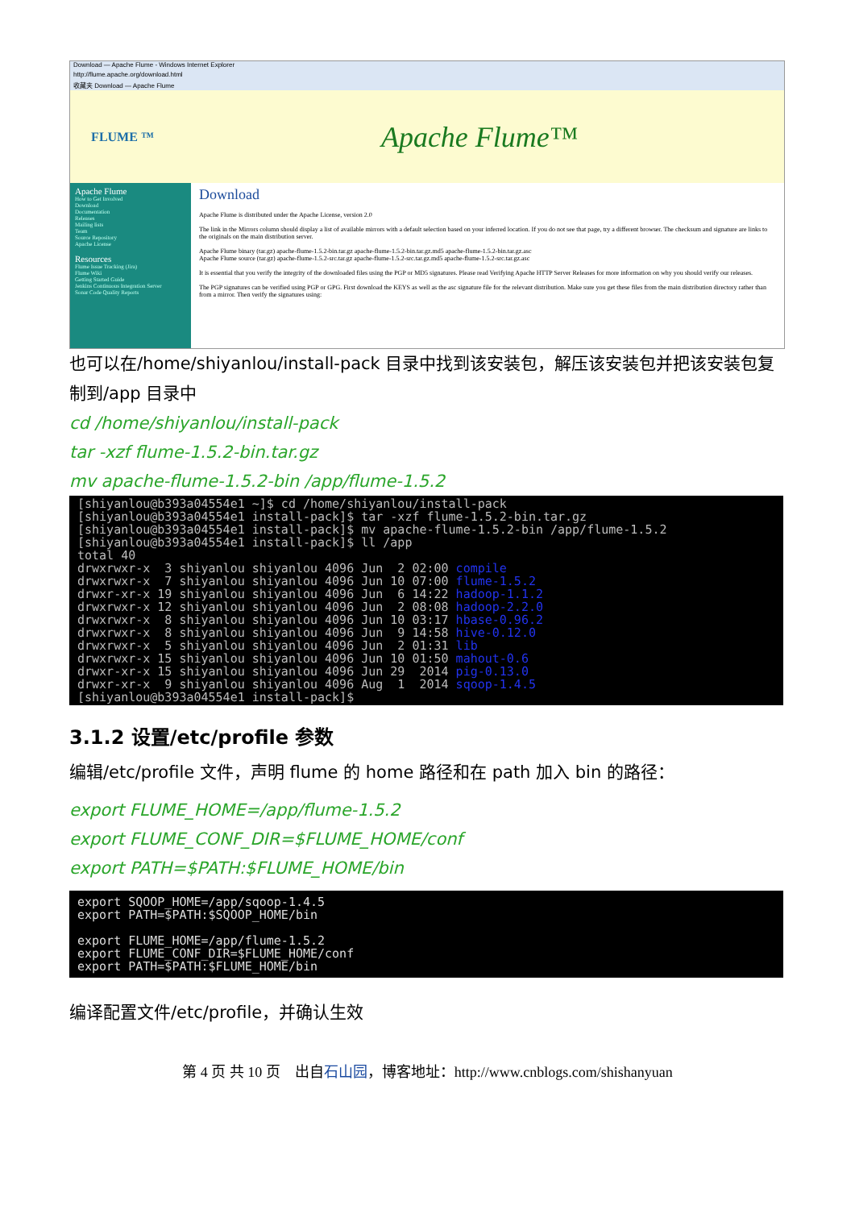Download — Apache Flume - Windows Internet Explorer
http://flume.apache.org/download.html
收藏夹 Download — Apache Flume
FLUME ™
Apache Flume™
Apache Flume
How to Get Involved
Download
Documentation
Releases
Mailing lists
Team
Source Repository
Apache License
Resources
Flume Issue Tracking (Jira)
Flume Wiki
Getting Started Guide
Jenkins Continuous Integration Server
Sonar Code Quality Reports
Download
Apache Flume is distributed under the Apache License, version 2.0
The link in the Mirrors column should display a list of available mirrors with a default selection based on your inferred location. If you do not see that page, try a different browser. The checksum and signature are links to the originals on the main distribution server.
Apache Flume binary (tar.gz) apache-flume-1.5.2-bin.tar.gz apache-flume-1.5.2-bin.tar.gz.md5 apache-flume-1.5.2-bin.tar.gz.asc
Apache Flume source (tar.gz) apache-flume-1.5.2-src.tar.gz apache-flume-1.5.2-src.tar.gz.md5 apache-flume-1.5.2-src.tar.gz.asc
It is essential that you verify the integrity of the downloaded files using the PGP or MD5 signatures. Please read Verifying Apache HTTP Server Releases for more information on why you should verify our releases.
The PGP signatures can be verified using PGP or GPG. First download the KEYS as well as the asc signature file for the relevant distribution. Make sure you get these files from the main distribution directory rather than from a mirror. Then verify the signatures using:
也可以在/home/shiyanlou/install-pack 目录中找到该安装包，解压该安装包并把该安装包复制到/app 目录中
cd /home/shiyanlou/install-pack
tar -xzf flume-1.5.2-bin.tar.gz
mv apache-flume-1.5.2-bin /app/flume-1.5.2
[shiyanlou@b393a04554e1 ~]$ cd /home/shiyanlou/install-pack [shiyanlou@b393a04554e1 install-pack]$ tar -xzf flume-1.5.2-bin.tar.gz [shiyanlou@b393a04554e1 install-pack]$ mv apache-flume-1.5.2-bin /app/flume-1.5.2 [shiyanlou@b393a04554e1 install-pack]$ ll /app total 40 drwxrwxr-x 3 shiyanlou shiyanlou 4096 Jun 2 02:00 compile drwxrwxr-x 7 shiyanlou shiyanlou 4096 Jun 10 07:00 flume-1.5.2 drwxr-xr-x 19 shiyanlou shiyanlou 4096 Jun 6 14:22 hadoop-1.1.2 drwxrwxr-x 12 shiyanlou shiyanlou 4096 Jun 2 08:08 hadoop-2.2.0 drwxrwxr-x 8 shiyanlou shiyanlou 4096 Jun 10 03:17 hbase-0.96.2 drwxrwxr-x 8 shiyanlou shiyanlou 4096 Jun 9 14:58 hive-0.12.0 drwxrwxr-x 5 shiyanlou shiyanlou 4096 Jun 2 01:31 lib drwxrwxr-x 15 shiyanlou shiyanlou 4096 Jun 10 01:50 mahout-0.6 drwxr-xr-x 15 shiyanlou shiyanlou 4096 Jun 29 2014 pig-0.13.0 drwxr-xr-x 9 shiyanlou shiyanlou 4096 Aug 1 2014 sqoop-1.4.5 [shiyanlou@b393a04554e1 install-pack]$
3.1.2 设置/etc/profile 参数
编辑/etc/profile 文件，声明 flume 的 home 路径和在 path 加入 bin 的路径：
export FLUME_HOME=/app/flume-1.5.2
export FLUME_CONF_DIR=$FLUME_HOME/conf
export PATH=$PATH:$FLUME_HOME/bin
export SQOOP_HOME=/app/sqoop-1.4.5 export PATH=$PATH:$SQOOP_HOME/bin export FLUME_HOME=/app/flume-1.5.2 export FLUME_CONF_DIR=$FLUME_HOME/conf export PATH=$PATH:$FLUME_HOME/bin
编译配置文件/etc/profile，并确认生效
第 4 页 共 10 页 出自石山园，博客地址：http://www.cnblogs.com/shishanyuan